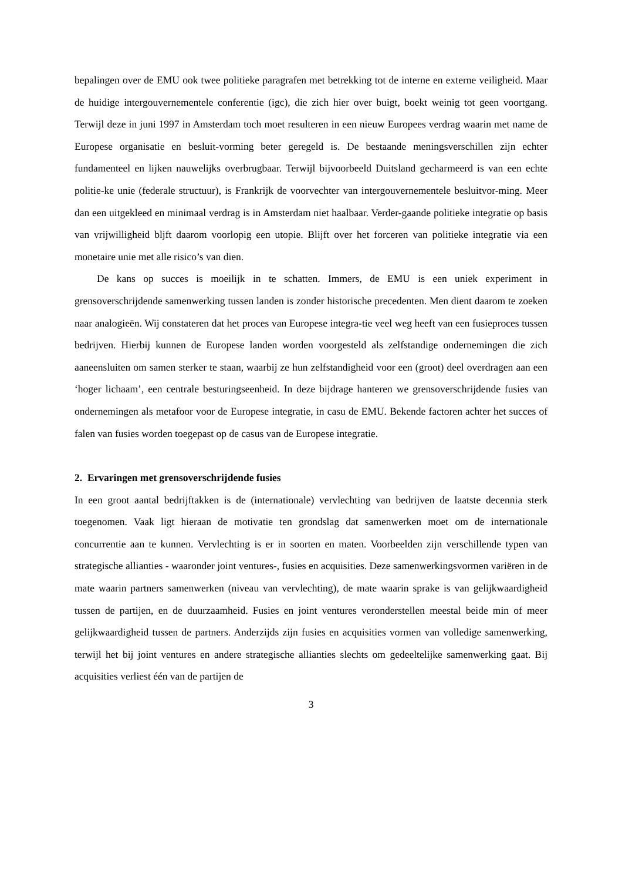bepalingen over de EMU ook twee politieke paragrafen met betrekking tot de interne en externe veiligheid. Maar de huidige intergouvernementele conferentie (igc), die zich hier over buigt, boekt weinig tot geen voortgang. Terwijl deze in juni 1997 in Amsterdam toch moet resulteren in een nieuw Europees verdrag waarin met name de Europese organisatie en besluit-vorming beter geregeld is. De bestaande meningsverschillen zijn echter fundamenteel en lijken nauwelijks overbrugbaar. Terwijl bijvoorbeeld Duitsland gecharmeerd is van een echte politie-ke unie (federale structuur), is Frankrijk de voorvechter van intergouvernementele besluitvor-ming. Meer dan een uitgekleed en minimaal verdrag is in Amsterdam niet haalbaar. Verder-gaande politieke integratie op basis van vrijwilligheid bljft daarom voorlopig een utopie. Blijft over het forceren van politieke integratie via een monetaire unie met alle risico’s van dien.
De kans op succes is moeilijk in te schatten. Immers, de EMU is een uniek experiment in grensoverschrijdende samenwerking tussen landen is zonder historische precedenten. Men dient daarom te zoeken naar analogieën. Wij constateren dat het proces van Europese integra-tie veel weg heeft van een fusieproces tussen bedrijven. Hierbij kunnen de Europese landen worden voorgesteld als zelfstandige ondernemingen die zich aaneensluiten om samen sterker te staan, waarbij ze hun zelfstandigheid voor een (groot) deel overdragen aan een ‘hoger lichaam’, een centrale besturingseenheid. In deze bijdrage hanteren we grensoverschrijdende fusies van ondernemingen als metafoor voor de Europese integratie, in casu de EMU. Bekende factoren achter het succes of falen van fusies worden toegepast op de casus van de Europese integratie.
2. Ervaringen met grensoverschrijdende fusies
In een groot aantal bedrijftakken is de (internationale) vervlechting van bedrijven de laatste decennia sterk toegenomen. Vaak ligt hieraan de motivatie ten grondslag dat samenwerken moet om de internationale concurrentie aan te kunnen. Vervlechting is er in soorten en maten. Voorbeelden zijn verschillende typen van strategische allianties - waaronder joint ventures-, fusies en acquisities. Deze samenwerkingsvormen variëren in de mate waarin partners samenwerken (niveau van vervlechting), de mate waarin sprake is van gelijkwaardigheid tussen de partijen, en de duurzaamheid. Fusies en joint ventures veronderstellen meestal beide min of meer gelijkwaardigheid tussen de partners. Anderzijds zijn fusies en acquisities vormen van volledige samenwerking, terwijl het bij joint ventures en andere strategische allianties slechts om gedeeltelijke samenwerking gaat. Bij acquisities verliest één van de partijen de
3